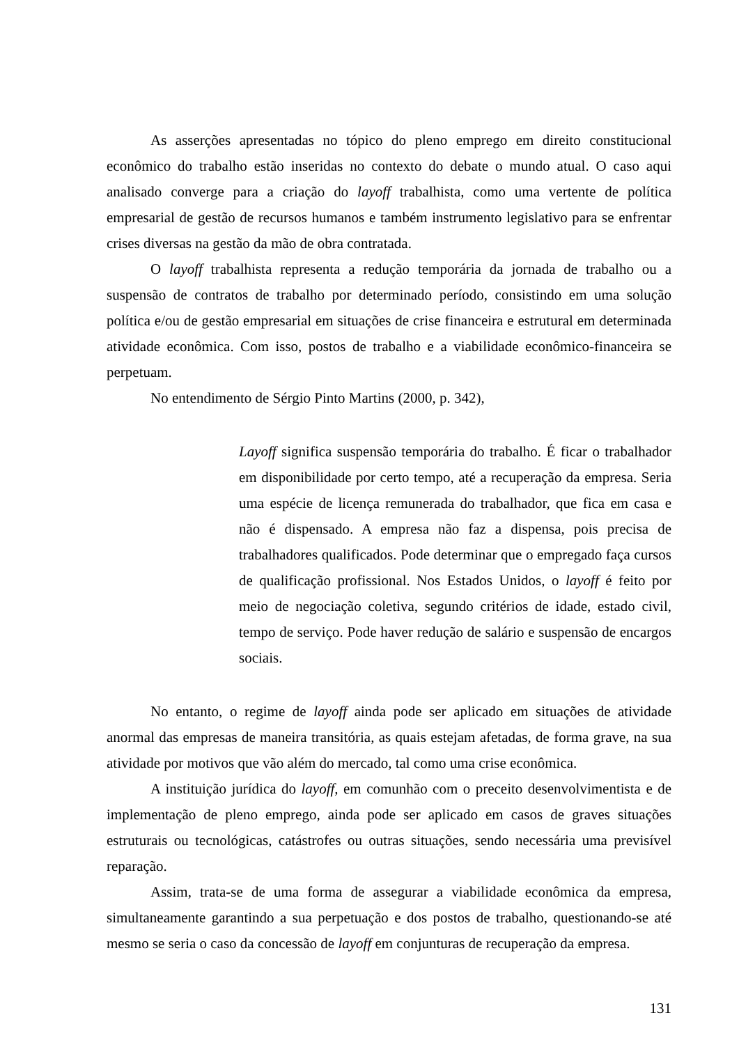As asserções apresentadas no tópico do pleno emprego em direito constitucional econômico do trabalho estão inseridas no contexto do debate o mundo atual. O caso aqui analisado converge para a criação do layoff trabalhista, como uma vertente de política empresarial de gestão de recursos humanos e também instrumento legislativo para se enfrentar crises diversas na gestão da mão de obra contratada.
O layoff trabalhista representa a redução temporária da jornada de trabalho ou a suspensão de contratos de trabalho por determinado período, consistindo em uma solução política e/ou de gestão empresarial em situações de crise financeira e estrutural em determinada atividade econômica. Com isso, postos de trabalho e a viabilidade econômico-financeira se perpetuam.
No entendimento de Sérgio Pinto Martins (2000, p. 342),
Layoff significa suspensão temporária do trabalho. É ficar o trabalhador em disponibilidade por certo tempo, até a recuperação da empresa. Seria uma espécie de licença remunerada do trabalhador, que fica em casa e não é dispensado. A empresa não faz a dispensa, pois precisa de trabalhadores qualificados. Pode determinar que o empregado faça cursos de qualificação profissional. Nos Estados Unidos, o layoff é feito por meio de negociação coletiva, segundo critérios de idade, estado civil, tempo de serviço. Pode haver redução de salário e suspensão de encargos sociais.
No entanto, o regime de layoff ainda pode ser aplicado em situações de atividade anormal das empresas de maneira transitória, as quais estejam afetadas, de forma grave, na sua atividade por motivos que vão além do mercado, tal como uma crise econômica.
A instituição jurídica do layoff, em comunhão com o preceito desenvolvimentista e de implementação de pleno emprego, ainda pode ser aplicado em casos de graves situações estruturais ou tecnológicas, catástrofes ou outras situações, sendo necessária uma previsível reparação.
Assim, trata-se de uma forma de assegurar a viabilidade econômica da empresa, simultaneamente garantindo a sua perpetuação e dos postos de trabalho, questionando-se até mesmo se seria o caso da concessão de layoff em conjunturas de recuperação da empresa.
131